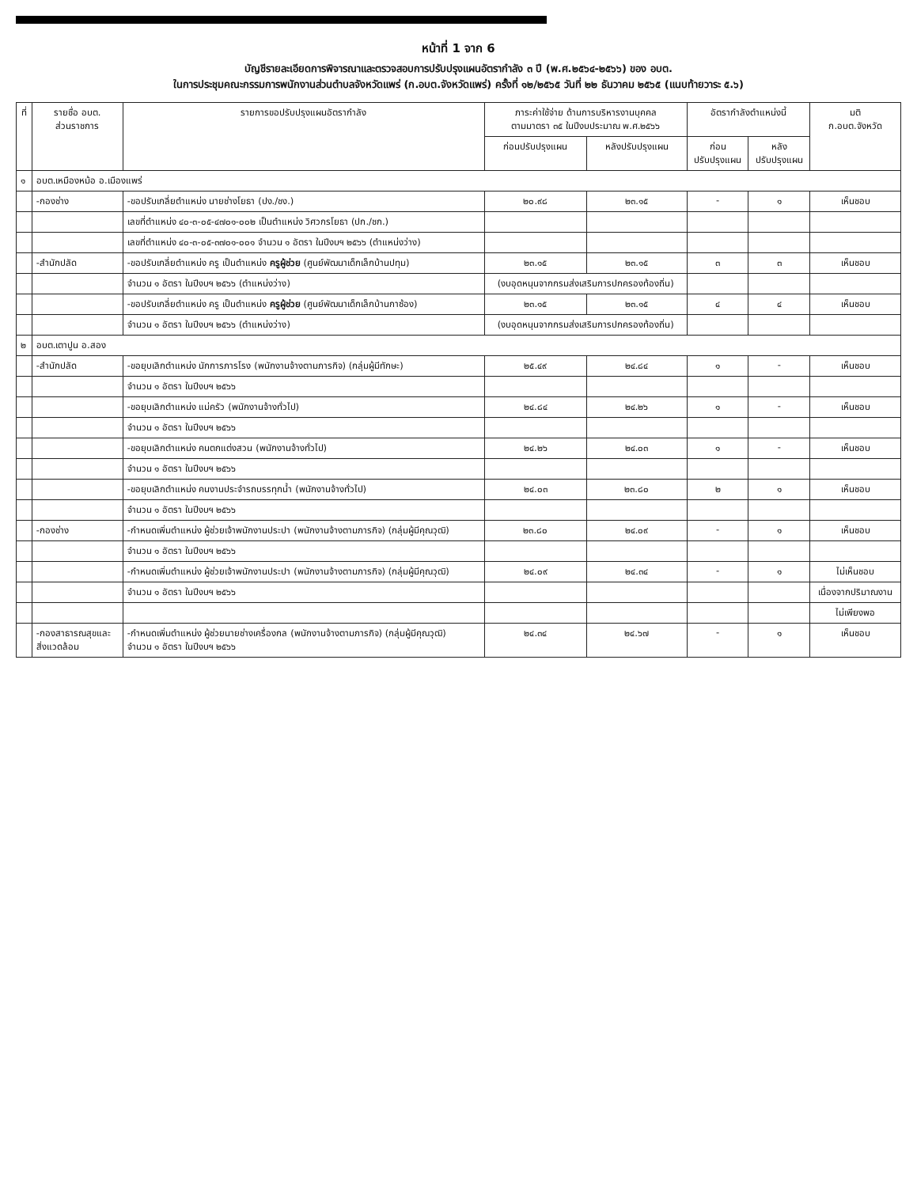หน้าที่ 1 จาก 6
บัญชีรายละเอียดการพิจารณาและตรวจสอบการปรับปรุงแผนอัตรากำลัง ๓ ปี (พ.ศ.๒๕๖๔-๒๕๖๖) ของ อบต.
ในการประชุมคณะกรรมการพนักงานส่วนตำบลจังหวัดแพร่ (ก.อบต.จังหวัดแพร่) ครั้งที่ ๑๒/๒๕๖๕ วันที่ ๒๒ ธันวาคม ๒๕๖๕ (แนบท้ายวาระ ๕.๖)
| ที่ | รายชื่อ อบต. ส่วนราชการ | รายการขอปรับปรุงแผนอัตรากำลัง | ภาระค่าใช้จ่าย ด้านการบริหารงานบุคคล ตามมาตรา ๓๕ ในปีงบประมาณ พ.ศ.๒๕๖๖ | | อัตรากำลังตำแหน่งนี้ | | มติ ก.อบต.จังหวัด |
| --- | --- | --- | --- | --- | --- | --- | --- |
| | | | ก่อนปรับปรุงแผน | หลังปรับปรุงแผน | ก่อน ปรับปรุงแผน | หลัง ปรับปรุงแผน | |
| ๑ | อบต.เหมืองหม้อ อ.เมืองแพร่ | | | | | | |
| | -กองช่าง | -ขอปรับเกลี่ยตำแหน่ง นายช่างโยธา (ปง./ชง.) | ๒๐.๙๘ | ๒๓.๑๕ | - | ๑ | เห็นชอบ |
| | | เลขที่ตำแหน่ง ๔๐-๓-๐๕-๔๗๐๑-๐๐๒ เป็นตำแหน่ง วิศวกรโยธา (ปก./ชก.) | | | | | |
| | | เลขที่ตำแหน่ง ๔๐-๓-๐๕-๓๗๐๑-๐๐๑ จำนวน ๑ อัตรา ในปีงบฯ ๒๕๖๖ (ตำแหน่งว่าง) | | | | | |
| | -สำนักปลัด | -ขอปรับเกลี่ยตำแหน่ง ครู เป็นตำแหน่ง ครูผู้ช่วย (ศูนย์พัฒนาเด็กเล็กบ้านปทุม) | ๒๓.๑๕ | ๒๓.๑๕ | ๓ | ๓ | เห็นชอบ |
| | | จำนวน ๑ อัตรา ในปีงบฯ ๒๕๖๖ (ตำแหน่งว่าง) | (งบอุดหนุนจากกรมส่งเสริมการปกครองท้องถิ่น) | | | | |
| | | -ขอปรับเกลี่ยตำแหน่ง ครู เป็นตำแหน่ง ครูผู้ช่วย (ศูนย์พัฒนาเด็กเล็กบ้านกาซ้อง) | ๒๓.๑๕ | ๒๓.๑๕ | ๔ | ๔ | เห็นชอบ |
| | | จำนวน ๑ อัตรา ในปีงบฯ ๒๕๖๖ (ตำแหน่งว่าง) | (งบอุดหนุนจากกรมส่งเสริมการปกครองท้องถิ่น) | | | | |
| ๒ | อบต.เตาปูน อ.สอง | | | | | | |
| | -สำนักปลัด | -ขอยุบเลิกตำแหน่ง นักการภารโรง (พนักงานจ้างตามภารกิจ) (กลุ่มผู้มีทักษะ) | ๒๕.๔๙ | ๒๔.๘๔ | ๑ | - | เห็นชอบ |
| | | จำนวน ๑ อัตรา ในปีงบฯ ๒๕๖๖ | | | | | |
| | | -ขอยุบเลิกตำแหน่ง แม่ครัว (พนักงานจ้างทั่วไป) | ๒๔.๘๔ | ๒๔.๒๖ | ๑ | - | เห็นชอบ |
| | | จำนวน ๑ อัตรา ในปีงบฯ ๒๕๖๖ | | | | | |
| | | -ขอยุบเลิกตำแหน่ง คนตกแต่งสวน (พนักงานจ้างทั่วไป) | ๒๔.๒๖ | ๒๔.๐๓ | ๑ | - | เห็นชอบ |
| | | จำนวน ๑ อัตรา ในปีงบฯ ๒๕๖๖ | | | | | |
| | | -ขอยุบเลิกตำแหน่ง คนงานประจำรถบรรทุกน้ำ (พนักงานจ้างทั่วไป) | ๒๔.๐๓ | ๒๓.๘๐ | ๒ | ๑ | เห็นชอบ |
| | | จำนวน ๑ อัตรา ในปีงบฯ ๒๕๖๖ | | | | | |
| | -กองช่าง | -กำหนดเพิ่มตำแหน่ง ผู้ช่วยเจ้าพนักงานประปา (พนักงานจ้างตามภารกิจ) (กลุ่มผู้มีคุณวุฒิ) | ๒๓.๘๐ | ๒๔.๐๙ | - | ๑ | เห็นชอบ |
| | | จำนวน ๑ อัตรา ในปีงบฯ ๒๕๖๖ | | | | | |
| | | -กำหนดเพิ่มตำแหน่ง ผู้ช่วยเจ้าพนักงานประปา (พนักงานจ้างตามภารกิจ) (กลุ่มผู้มีคุณวุฒิ) | ๒๔.๐๙ | ๒๔.๓๔ | - | ๑ | ไม่เห็นชอบ |
| | | จำนวน ๑ อัตรา ในปีงบฯ ๒๕๖๖ | | | | | เนื่องจากปริมาณงาน |
| | | | | | | | ไม่เพียงพอ |
| | -กองสาธารณสุขและ สิ่งแวดล้อม | -กำหนดเพิ่มตำแหน่ง ผู้ช่วยนายช่างเครื่องกล (พนักงานจ้างตามภารกิจ) (กลุ่มผู้มีคุณวุฒิ) จำนวน ๑ อัตรา ในปีงบฯ ๒๕๖๖ | ๒๔.๓๔ | ๒๔.๖๗ | - | ๑ | เห็นชอบ |